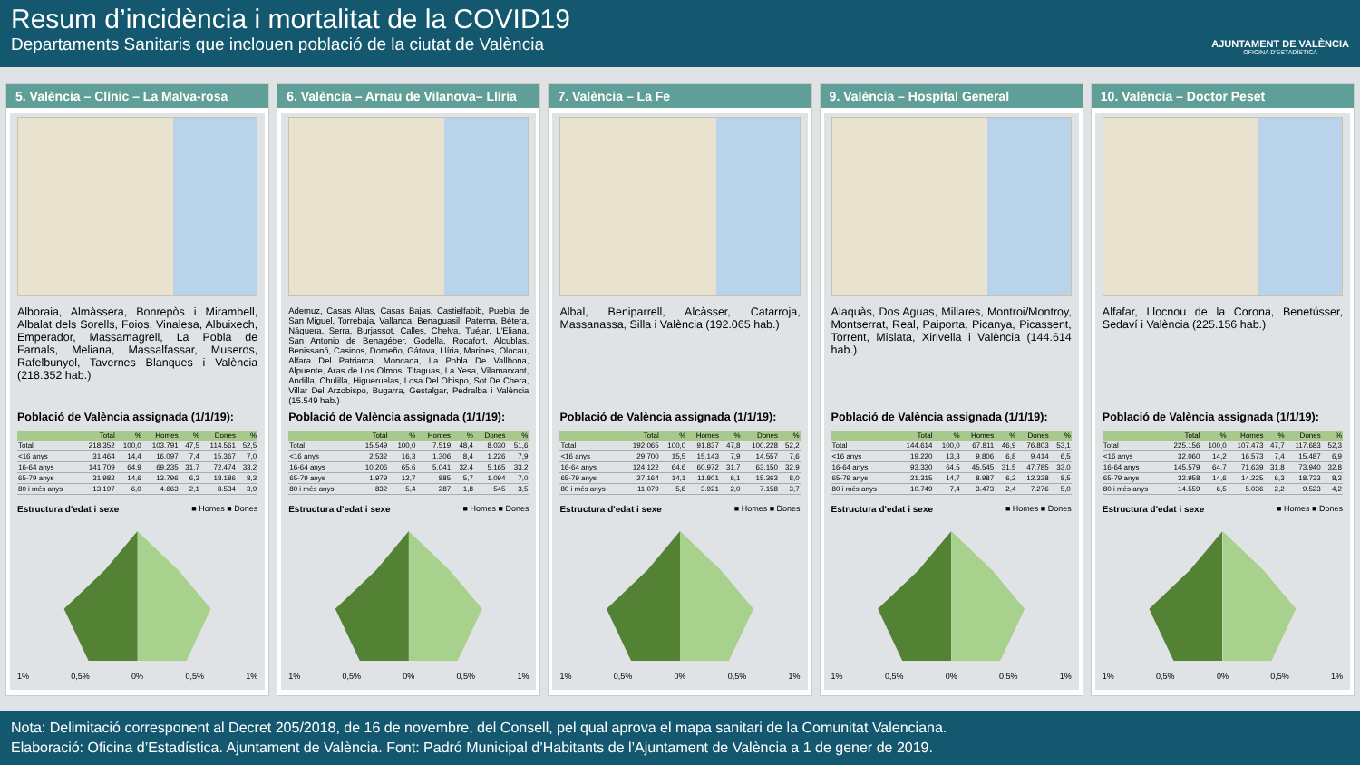Resum d’incidència i mortalitat de la COVID19
Departaments Sanitaris que inclouen població de la ciutat de València
AJUNTAMENT DE VALÈNCIA
OFICINA D'ESTADÍSTICA
5. València – Clínic – La Malva-rosa
Alboraia, Almàssera, Bonrepòs i Mirambell, Albalat dels Sorells, Foios, Vinalesa, Albuixech, Emperador, Massamagrell, La Pobla de Farnals, Meliana, Massalfassar, Museros, Rafelbunyol, Tavernes Blanques i València (218.352 hab.)
Població de València assignada (1/1/19):
| | Total | % | Homes | % | Dones | % |
| --- | --- | --- | --- | --- | --- | --- |
| Total | 218.352 | 100,0 | 103.791 | 47,5 | 114.561 | 52,5 |
| <16 anys | 31.464 | 14,4 | 16.097 | 7,4 | 15.367 | 7,0 |
| 16-64 anys | 141.709 | 64,9 | 69.235 | 31,7 | 72.474 | 33,2 |
| 65-79 anys | 31.982 | 14,6 | 13.796 | 6,3 | 18.186 | 8,3 |
| 80 i més anys | 13.197 | 6,0 | 4.663 | 2,1 | 8.534 | 3,9 |
Estructura d'edat i sexe ■ Homes ■ Dones
1% 0,5% 0% 0,5% 1%
6. València – Arnau de Vilanova– Llíria
Ademuz, Casas Altas, Casas Bajas, Castielfabib, Puebla de San Miguel, Torrebaja, Vallanca, Benaguasil, Paterna, Bétera, Náquera, Serra, Burjassot, Calles, Chelva, Tuéjar, L'Eliana, San Antonio de Benagéber, Godella, Rocafort, Alcublas, Benissanó, Casinos, Domeño, Gátova, Llíria, Marines, Olocau, Alfara Del Patriarca, Moncada, La Pobla De Vallbona, Alpuente, Aras de Los Olmos, Titaguas, La Yesa, Vilamarxant, Andilla, Chulilla, Higueruelas, Losa Del Obispo, Sot De Chera, Villar Del Arzobispo, Bugarra, Gestalgar, Pedralba i València (15.549 hab.)
Població de València assignada (1/1/19):
| | Total | % | Homes | % | Dones | % |
| --- | --- | --- | --- | --- | --- | --- |
| Total | 15.549 | 100,0 | 7.519 | 48,4 | 8.030 | 51,6 |
| <16 anys | 2.532 | 16,3 | 1.306 | 8,4 | 1.226 | 7,9 |
| 16-64 anys | 10.206 | 65,6 | 5.041 | 32,4 | 5.165 | 33,2 |
| 65-79 anys | 1.979 | 12,7 | 885 | 5,7 | 1.094 | 7,0 |
| 80 i més anys | 832 | 5,4 | 287 | 1,8 | 545 | 3,5 |
Estructura d'edat i sexe ■ Homes ■ Dones
1% 0,5% 0% 0,5% 1%
7. València – La Fe
Albal, Beniparrell, Alcàsser, Catarroja, Massanassa, Silla i València (192.065 hab.)
Població de València assignada (1/1/19):
| | Total | % | Homes | % | Dones | % |
| --- | --- | --- | --- | --- | --- | --- |
| Total | 192.065 | 100,0 | 91.837 | 47,8 | 100.228 | 52,2 |
| <16 anys | 29.700 | 15,5 | 15.143 | 7,9 | 14.557 | 7,6 |
| 16-64 anys | 124.122 | 64,6 | 60.972 | 31,7 | 63.150 | 32,9 |
| 65-79 anys | 27.164 | 14,1 | 11.801 | 6,1 | 15.363 | 8,0 |
| 80 i més anys | 11.079 | 5,8 | 3.921 | 2,0 | 7.158 | 3,7 |
Estructura d'edat i sexe ■ Homes ■ Dones
1% 0,5% 0% 0,5% 1%
9. València – Hospital General
Alaquàs, Dos Aguas, Millares, Montroi/Montroy, Montserrat, Real, Paiporta, Picanya, Picassent, Torrent, Mislata, Xirivella i València (144.614 hab.)
Població de València assignada (1/1/19):
| | Total | % | Homes | % | Dones | % |
| --- | --- | --- | --- | --- | --- | --- |
| Total | 144.614 | 100,0 | 67.811 | 46,9 | 76.803 | 53,1 |
| <16 anys | 19.220 | 13,3 | 9.806 | 6,8 | 9.414 | 6,5 |
| 16-64 anys | 93.330 | 64,5 | 45.545 | 31,5 | 47.785 | 33,0 |
| 65-79 anys | 21.315 | 14,7 | 8.987 | 6,2 | 12.328 | 8,5 |
| 80 i més anys | 10.749 | 7,4 | 3.473 | 2,4 | 7.276 | 5,0 |
Estructura d'edat i sexe ■ Homes ■ Dones
1% 0,5% 0% 0,5% 1%
10. València – Doctor Peset
Alfafar, Llocnou de la Corona, Benetússer, Sedaví i València (225.156 hab.)
Població de València assignada (1/1/19):
| | Total | % | Homes | % | Dones | % |
| --- | --- | --- | --- | --- | --- | --- |
| Total | 225.156 | 100,0 | 107.473 | 47,7 | 117.683 | 52,3 |
| <16 anys | 32.060 | 14,2 | 16.573 | 7,4 | 15.487 | 6,9 |
| 16-64 anys | 145.579 | 64,7 | 71.639 | 31,8 | 73.940 | 32,8 |
| 65-79 anys | 32.958 | 14,6 | 14.225 | 6,3 | 18.733 | 8,3 |
| 80 i més anys | 14.559 | 6,5 | 5.036 | 2,2 | 9.523 | 4,2 |
Estructura d'edat i sexe ■ Homes ■ Dones
1% 0,5% 0% 0,5% 1%
Nota: Delimitació corresponent al Decret 205/2018, de 16 de novembre, del Consell, pel qual aprova el mapa sanitari de la Comunitat Valenciana.
Elaboració: Oficina d’Estadística. Ajuntament de València. Font: Padró Municipal d’Habitants de l’Ajuntament de València a 1 de gener de 2019.